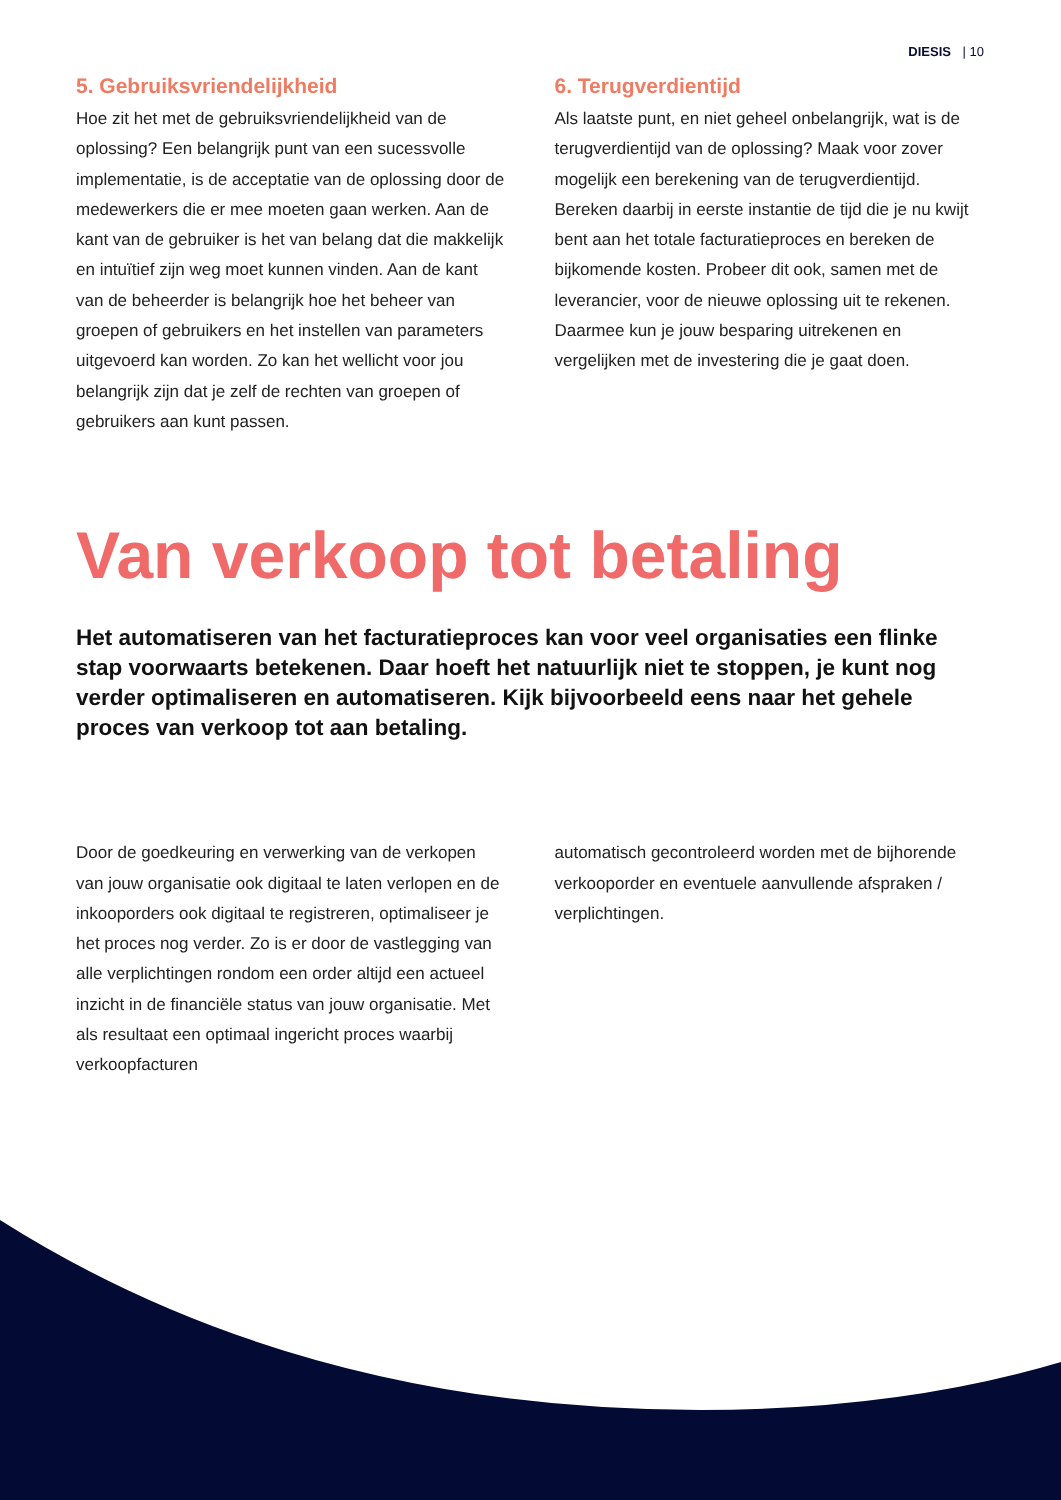DIESIS | 10
5. Gebruiksvriendelijkheid
Hoe zit het met de gebruiksvriendelijkheid van de oplossing? Een belangrijk punt van een sucessvolle implementatie, is de acceptatie van de oplossing door de medewerkers die er mee moeten gaan werken. Aan de kant van de gebruiker is het van belang dat die makkelijk en intuïtief zijn weg moet kunnen vinden. Aan de kant van de beheerder is belangrijk hoe het beheer van groepen of gebruikers en het instellen van parameters uitgevoerd kan worden. Zo kan het wellicht voor jou belangrijk zijn dat je zelf de rechten van groepen of gebruikers aan kunt passen.
6. Terugverdientijd
Als laatste punt, en niet geheel onbelangrijk, wat is de terugverdientijd van de oplossing? Maak voor zover mogelijk een berekening van de terugverdientijd. Bereken daarbij in eerste instantie de tijd die je nu kwijt bent aan het totale facturatieproces en bereken de bijkomende kosten. Probeer dit ook, samen met de leverancier, voor de nieuwe oplossing uit te rekenen. Daarmee kun je jouw besparing uitrekenen en vergelijken met de investering die je gaat doen.
Van verkoop tot betaling
Het automatiseren van het facturatieproces kan voor veel organisaties een flinke stap voorwaarts betekenen. Daar hoeft het natuurlijk niet te stoppen, je kunt nog verder optimaliseren en automatiseren. Kijk bijvoorbeeld eens naar het gehele proces van verkoop tot aan betaling.
Door de goedkeuring en verwerking van de verkopen van jouw organisatie ook digitaal te laten verlopen en de inkooporders ook digitaal te registreren, optimaliseer je het proces nog verder. Zo is er door de vastlegging van alle verplichtingen rondom een order altijd een actueel inzicht in de financiële status van jouw organisatie. Met als resultaat een optimaal ingericht proces waarbij verkoopfacturen
automatisch gecontroleerd worden met de bijhorende verkooporder en eventuele aanvullende afspraken / verplichtingen.